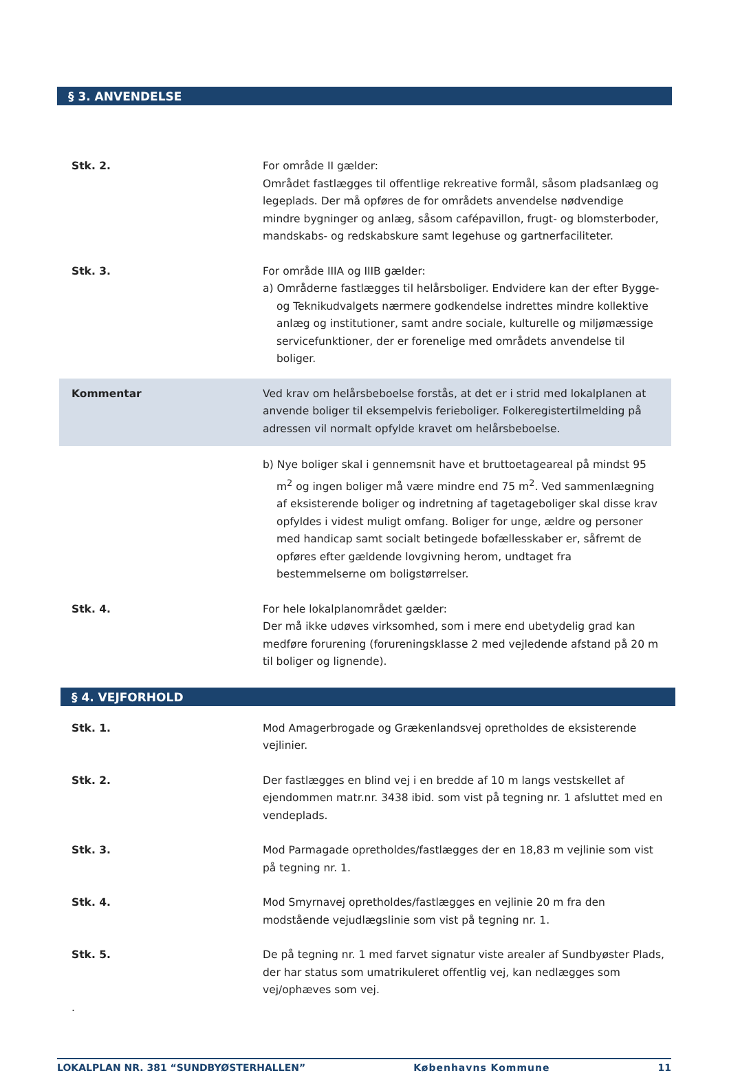§ 3. ANVENDELSE
Stk. 2. For område II gælder:
Området fastlægges til offentlige rekreative formål, såsom pladsanlæg og legeplads. Der må opføres de for områdets anvendelse nødvendige mindre bygninger og anlæg, såsom cafépavillon, frugt- og blomsterboder, mandskabs- og redskabskure samt legehuse og gartnerfaciliteter.
Stk. 3. For område IIIA og IIIB gælder:
a) Områderne fastlægges til helårsboliger. Endvidere kan der efter Bygge- og Teknikudvalgets nærmere godkendelse indrettes mindre kollektive anlæg og institutioner, samt andre sociale, kulturelle og miljømæssige servicefunktioner, der er forenelige med områdets anvendelse til boliger.
Kommentar Ved krav om helårsbeboelse forstås, at det er i strid med lokalplanen at anvende boliger til eksempelvis ferieboliger. Folkeregistertilmelding på adressen vil normalt opfylde kravet om helårsbeboelse.
b) Nye boliger skal i gennemsnit have et bruttoetageareal på mindst 95 m<sup>2</sup> og ingen boliger må være mindre end 75 m<sup>2</sup>. Ved sammenlægning af eksisterende boliger og indretning af tagetageboliger skal disse krav opfyldes i videst muligt omfang. Boliger for unge, ældre og personer med handicap samt socialt betingede bofællesskaber er, såfremt de opføres efter gældende lovgivning herom, undtaget fra bestemmelserne om boligstørrelser.
Stk. 4. For hele lokalplanområdet gælder:
Der må ikke udøves virksomhed, som i mere end ubetydelig grad kan medføre forurening (forureningsklasse 2 med vejledende afstand på 20 m til boliger og lignende).
§ 4. VEJFORHOLD
Stk. 1. Mod Amagerbrogade og Grækenlandsvej opretholdes de eksisterende vejlinier.
Stk. 2. Der fastlægges en blind vej i en bredde af 10 m langs vestskellet af ejendommen matr.nr. 3438 ibid. som vist på tegning nr. 1 afsluttet med en vendeplads.
Stk. 3. Mod Parmagade opretholdes/fastlægges der en 18,83 m vejlinie som vist på tegning nr. 1.
Stk. 4. Mod Smyrnavej opretholdes/fastlægges en vejlinie 20 m fra den modstående vejudlægslinie som vist på tegning nr. 1.
Stk. 5. De på tegning nr. 1 med farvet signatur viste arealer af Sundbyøster Plads, der har status som umatrikuleret offentlig vej, kan nedlægges som vej/ophæves som vej.
.
LOKALPLAN NR. 381 “SUNDBYØSTERHALLEN” Københavns Kommune 11